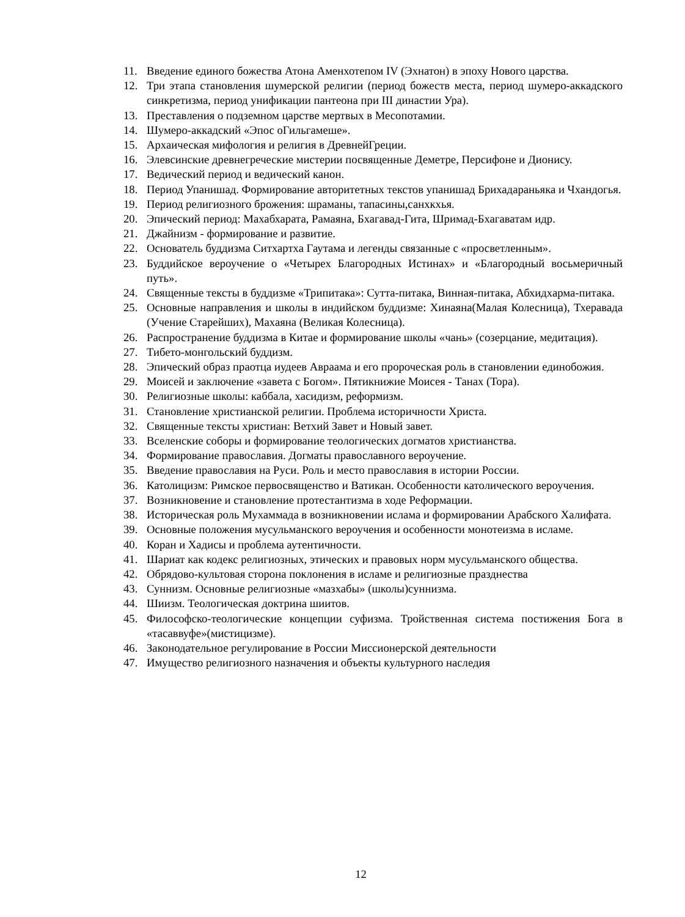11. Введение единого божества Атона Аменхотепом IV (Эхнатон) в эпоху Нового царства.
12. Три этапа становления шумерской религии (период божеств места, период шумеро-аккадского синкретизма, период унификации пантеона при III династии Ура).
13. Преставления о подземном царстве мертвых в Месопотамии.
14. Шумеро-аккадский «Эпос оГильгамеше».
15. Архаическая мифология и религия в ДревнейГреции.
16. Элевсинские древнегреческие мистерии посвященные Деметре, Персифоне и Дионису.
17. Ведический период и ведический канон.
18. Период Упанишад. Формирование авторитетных текстов упанишад Брихадараньяка и Чхандогья.
19. Период религиозного брожения: шраманы, тапасины,санхкхья.
20. Эпический период: Махабхарата, Рамаяна, Бхагавад-Гита, Шримад-Бхагаватам идр.
21. Джайнизм - формирование и развитие.
22. Основатель буддизма Ситхартха Гаутама и легенды связанные с «просветленным».
23. Буддийское вероучение о «Четырех Благородных Истинах» и «Благородный восьмеричный путь».
24. Священные тексты в буддизме «Трипитака»: Сутта-питака, Винная-питака, Абхидхарма-питака.
25. Основные направления и школы в индийском буддизме: Хинаяна(Малая Колесница), Тхеравада (Учение Старейших), Махаяна (Великая Колесница).
26. Распространение буддизма в Китае и формирование школы «чань» (созерцание, медитация).
27. Тибето-монгольский буддизм.
28. Эпический образ праотца иудеев Авраама и его пророческая роль в становлении единобожия.
29. Моисей и заключение «завета с Богом». Пятикнижие Моисея - Танах (Тора).
30. Религиозные школы: каббала, хасидизм, реформизм.
31. Становление христианской религии. Проблема историчности Христа.
32. Священные тексты христиан: Ветхий Завет и Новый завет.
33. Вселенские соборы и формирование теологических догматов христианства.
34. Формирование православия. Догматы православного вероучение.
35. Введение православия на Руси. Роль и место православия в истории России.
36. Католицизм: Римское первосвященство и Ватикан. Особенности католического вероучения.
37. Возникновение и становление протестантизма в ходе Реформации.
38. Историческая роль Мухаммада в возникновении ислама и формировании Арабского Халифата.
39. Основные положения мусульманского вероучения и особенности монотеизма в исламе.
40. Коран и Хадисы и проблема аутентичности.
41. Шариат как кодекс религиозных, этических и правовых норм мусульманского общества.
42. Обрядово-культовая сторона поклонения в исламе и религиозные празднества
43. Суннизм. Основные религиозные «мазхабы» (школы)суннизма.
44. Шиизм. Теологическая доктрина шиитов.
45. Философско-теологические концепции суфизма. Тройственная система постижения Бога в «тасаввуфе»(мистицизме).
46. Законодательное регулирование в России Миссионерской деятельности
47. Имущество религиозного назначения и объекты культурного наследия
12